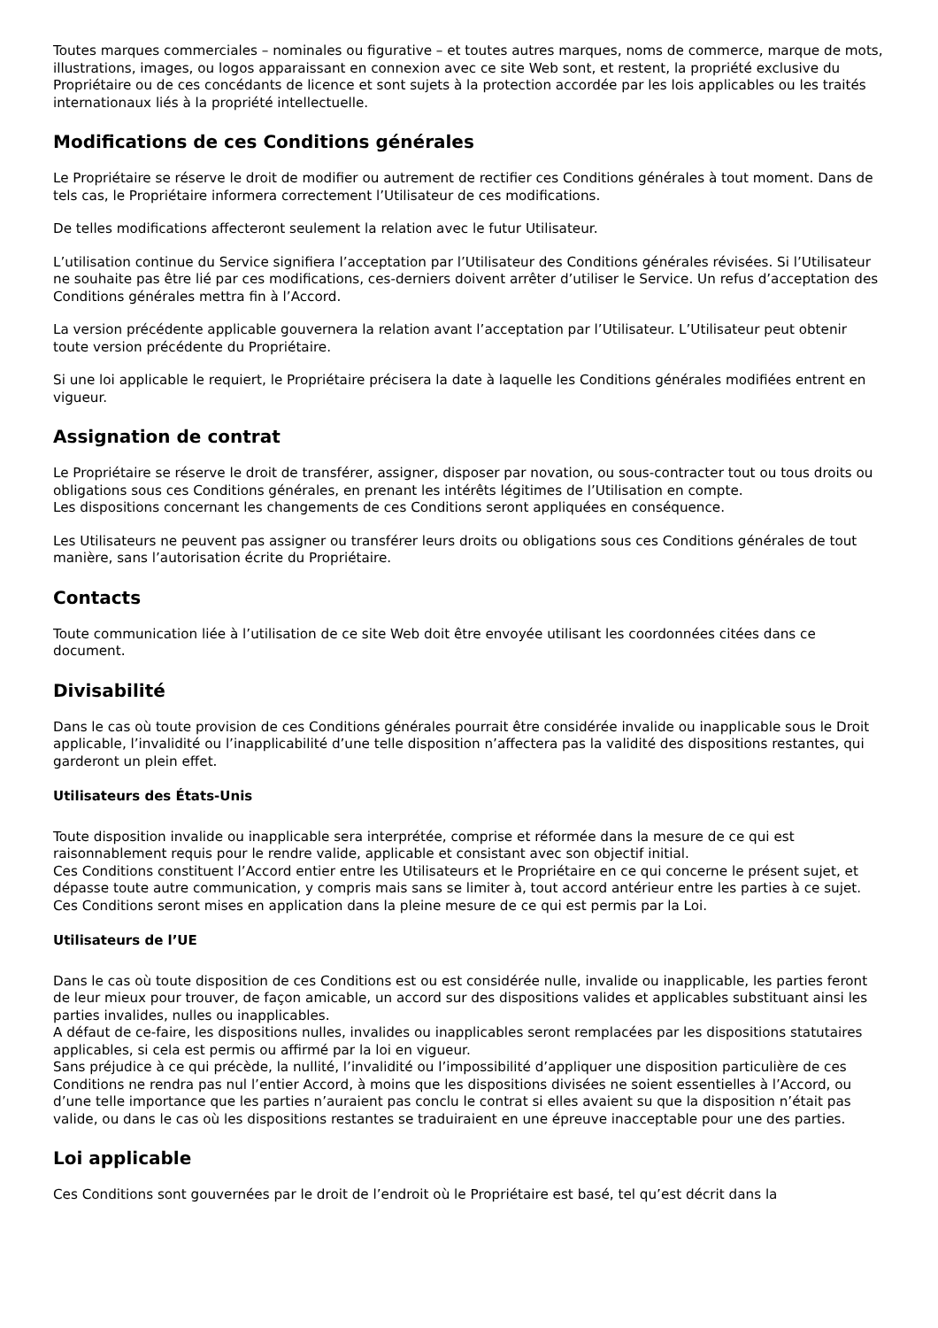Toutes marques commerciales – nominales ou figurative – et toutes autres marques, noms de commerce, marque de mots, illustrations, images, ou logos apparaissant en connexion avec ce site Web sont, et restent, la propriété exclusive du Propriétaire ou de ces concédants de licence et sont sujets à la protection accordée par les lois applicables ou les traités internationaux liés à la propriété intellectuelle.
Modifications de ces Conditions générales
Le Propriétaire se réserve le droit de modifier ou autrement de rectifier ces Conditions générales à tout moment. Dans de tels cas, le Propriétaire informera correctement l’Utilisateur de ces modifications.
De telles modifications affecteront seulement la relation avec le futur Utilisateur.
L’utilisation continue du Service signifiera l’acceptation par l’Utilisateur des Conditions générales révisées. Si l’Utilisateur ne souhaite pas être lié par ces modifications, ces-derniers doivent arrêter d’utiliser le Service. Un refus d’acceptation des Conditions générales mettra fin à l’Accord.
La version précédente applicable gouvernera la relation avant l’acceptation par l’Utilisateur. L’Utilisateur peut obtenir toute version précédente du Propriétaire.
Si une loi applicable le requiert, le Propriétaire précisera la date à laquelle les Conditions générales modifiées entrent en vigueur.
Assignation de contrat
Le Propriétaire se réserve le droit de transférer, assigner, disposer par novation, ou sous-contracter tout ou tous droits ou obligations sous ces Conditions générales, en prenant les intérêts légitimes de l’Utilisation en compte.
Les dispositions concernant les changements de ces Conditions seront appliquées en conséquence.
Les Utilisateurs ne peuvent pas assigner ou transférer leurs droits ou obligations sous ces Conditions générales de tout manière, sans l’autorisation écrite du Propriétaire.
Contacts
Toute communication liée à l’utilisation de ce site Web doit être envoyée utilisant les coordonnées citées dans ce document.
Divisabilité
Dans le cas où toute provision de ces Conditions générales pourrait être considérée invalide ou inapplicable sous le Droit applicable, l’invalidité ou l’inapplicabilité d’une telle disposition n’affectera pas la validité des dispositions restantes, qui garderont un plein effet.
Utilisateurs des États-Unis
Toute disposition invalide ou inapplicable sera interprétée, comprise et réformée dans la mesure de ce qui est raisonnablement requis pour le rendre valide, applicable et consistant avec son objectif initial.
Ces Conditions constituent l’Accord entier entre les Utilisateurs et le Propriétaire en ce qui concerne le présent sujet, et dépasse toute autre communication, y compris mais sans se limiter à, tout accord antérieur entre les parties à ce sujet.
Ces Conditions seront mises en application dans la pleine mesure de ce qui est permis par la Loi.
Utilisateurs de l’UE
Dans le cas où toute disposition de ces Conditions est ou est considérée nulle, invalide ou inapplicable, les parties feront de leur mieux pour trouver, de façon amicable, un accord sur des dispositions valides et applicables substituant ainsi les parties invalides, nulles ou inapplicables.
A défaut de ce-faire, les dispositions nulles, invalides ou inapplicables seront remplacées par les dispositions statutaires applicables, si cela est permis ou affirmé par la loi en vigueur.
Sans préjudice à ce qui précède, la nullité, l’invalidité ou l’impossibilité d’appliquer une disposition particulière de ces Conditions ne rendra pas nul l’entier Accord, à moins que les dispositions divisées ne soient essentielles à l’Accord, ou d’une telle importance que les parties n’auraient pas conclu le contrat si elles avaient su que la disposition n’était pas valide, ou dans le cas où les dispositions restantes se traduiraient en une épreuve inacceptable pour une des parties.
Loi applicable
Ces Conditions sont gouvernées par le droit de l’endroit où le Propriétaire est basé, tel qu’est décrit dans la